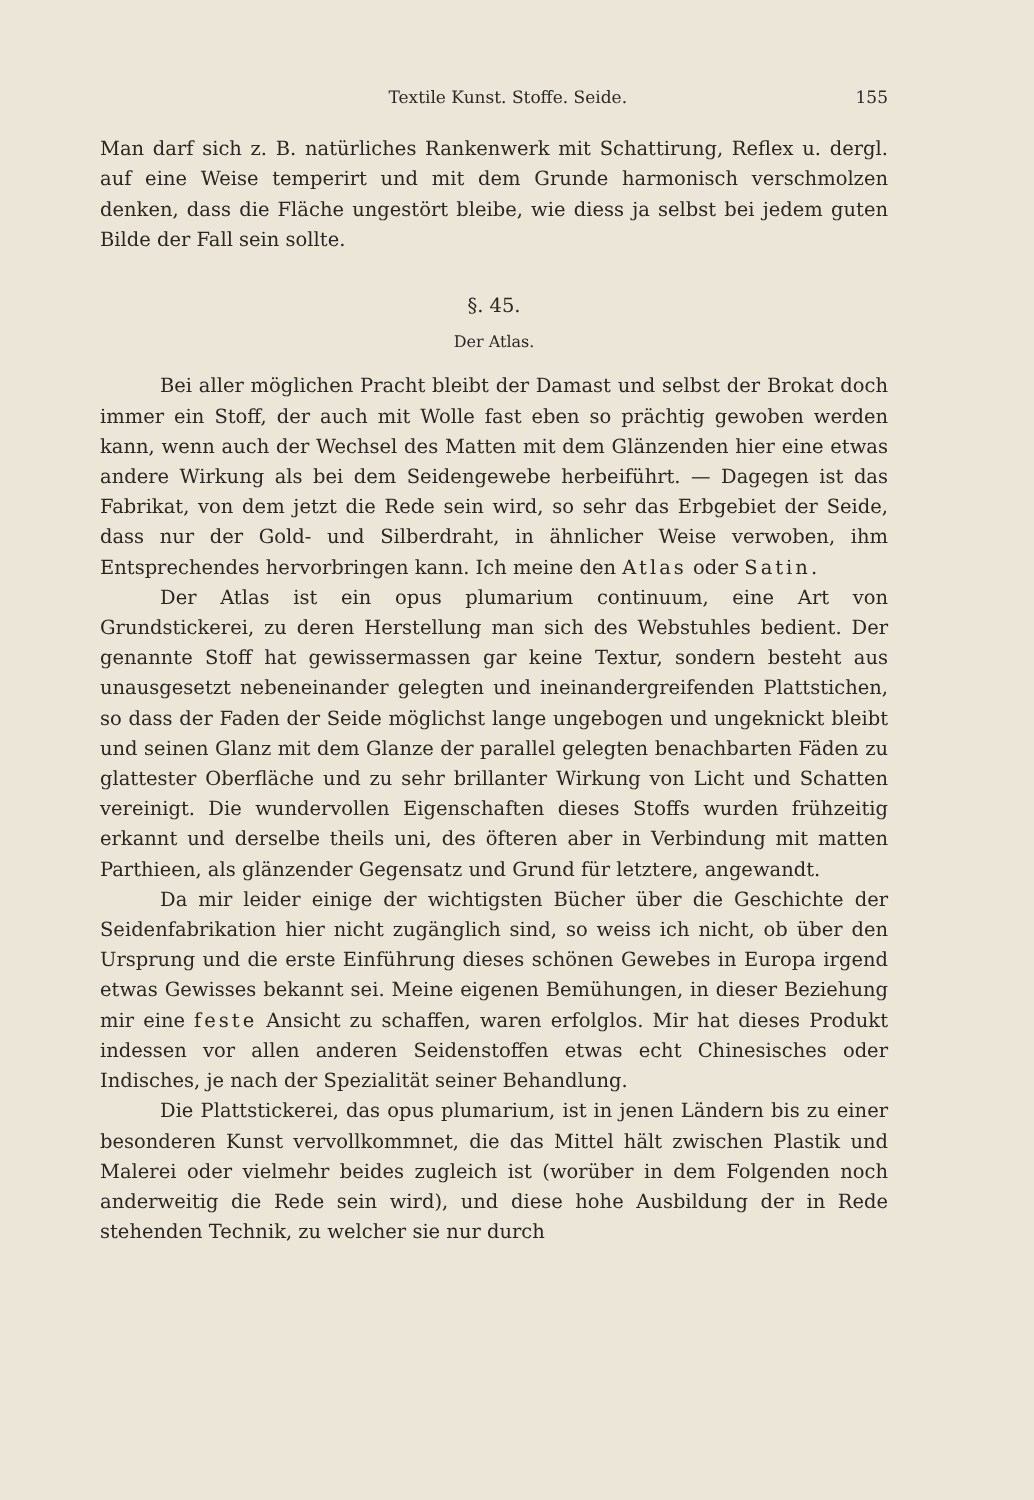Textile Kunst. Stoffe. Seide. 155
Man darf sich z. B. natürliches Rankenwerk mit Schattirung, Reflex u. dergl. auf eine Weise temperirt und mit dem Grunde harmonisch verschmolzen denken, dass die Fläche ungestört bleibe, wie diess ja selbst bei jedem guten Bilde der Fall sein sollte.
§. 45.
Der Atlas.
Bei aller möglichen Pracht bleibt der Damast und selbst der Brokat doch immer ein Stoff, der auch mit Wolle fast eben so prächtig gewoben werden kann, wenn auch der Wechsel des Matten mit dem Glänzenden hier eine etwas andere Wirkung als bei dem Seidengewebe herbeiführt. — Dagegen ist das Fabrikat, von dem jetzt die Rede sein wird, so sehr das Erbgebiet der Seide, dass nur der Gold- und Silberdraht, in ähnlicher Weise verwoben, ihm Entsprechendes hervorbringen kann. Ich meine den Atlas oder Satin.
Der Atlas ist ein opus plumarium continuum, eine Art von Grundstickerei, zu deren Herstellung man sich des Webstuhles bedient. Der genannte Stoff hat gewissermassen gar keine Textur, sondern besteht aus unausgesetzt nebeneinander gelegten und ineinandergreifenden Plattstichen, so dass der Faden der Seide möglichst lange ungebogen und ungeknickt bleibt und seinen Glanz mit dem Glanze der parallel gelegten benachbarten Fäden zu glattester Oberfläche und zu sehr brillanter Wirkung von Licht und Schatten vereinigt. Die wundervollen Eigenschaften dieses Stoffs wurden frühzeitig erkannt und derselbe theils uni, des öfteren aber in Verbindung mit matten Parthieen, als glänzender Gegensatz und Grund für letztere, angewandt.
Da mir leider einige der wichtigsten Bücher über die Geschichte der Seidenfabrikation hier nicht zugänglich sind, so weiss ich nicht, ob über den Ursprung und die erste Einführung dieses schönen Gewebes in Europa irgend etwas Gewisses bekannt sei. Meine eigenen Bemühungen, in dieser Beziehung mir eine feste Ansicht zu schaffen, waren erfolglos. Mir hat dieses Produkt indessen vor allen anderen Seidenstoffen etwas echt Chinesisches oder Indisches, je nach der Spezialität seiner Behandlung.
Die Plattstickerei, das opus plumarium, ist in jenen Ländern bis zu einer besonderen Kunst vervollkommnet, die das Mittel hält zwischen Plastik und Malerei oder vielmehr beides zugleich ist (worüber in dem Folgenden noch anderweitig die Rede sein wird), und diese hohe Ausbildung der in Rede stehenden Technik, zu welcher sie nur durch